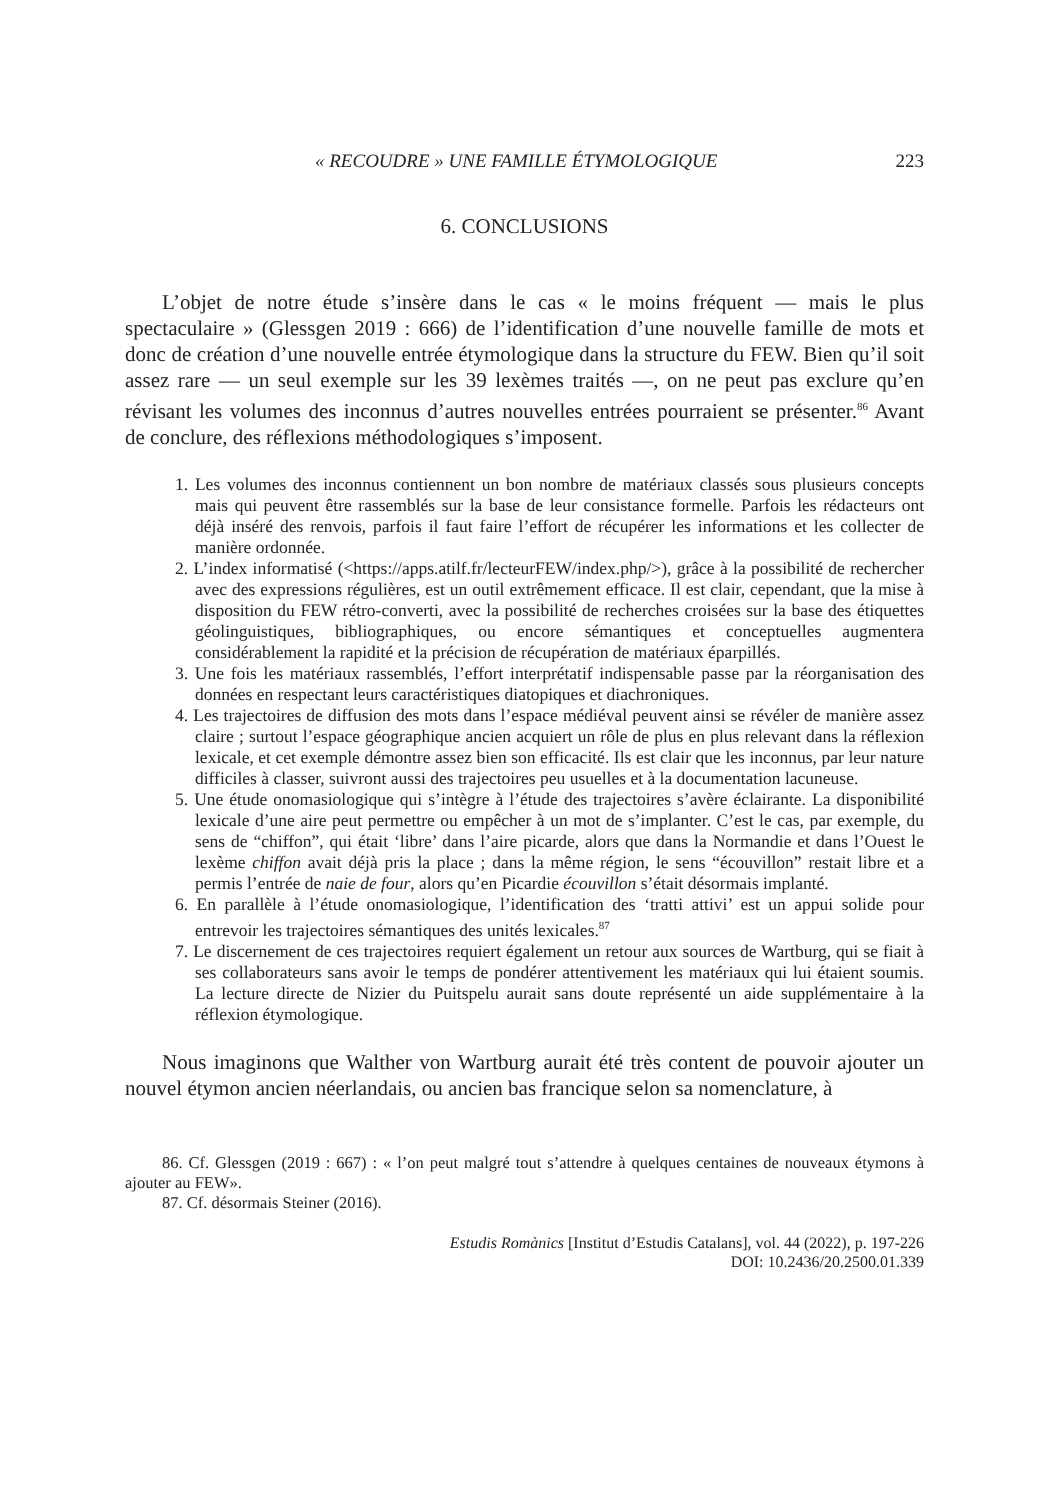« RECOUDRE » UNE FAMILLE ÉTYMOLOGIQUE 223
6. CONCLUSIONS
L’objet de notre étude s’insère dans le cas « le moins fréquent — mais le plus spectaculaire » (Glessgen 2019 : 666) de l’identification d’une nouvelle famille de mots et donc de création d’une nouvelle entrée étymologique dans la structure du FEW. Bien qu’il soit assez rare — un seul exemple sur les 39 lexèmes traités —, on ne peut pas exclure qu’en révisant les volumes des inconnus d’autres nouvelles entrées pourraient se présenter.<sup>86</sup> Avant de conclure, des réflexions méthodologiques s’imposent.
1. Les volumes des inconnus contiennent un bon nombre de matériaux classés sous plusieurs concepts mais qui peuvent être rassemblés sur la base de leur consistance formelle. Parfois les rédacteurs ont déjà inséré des renvois, parfois il faut faire l’effort de récupérer les informations et les collecter de manière ordonnée.
2. L’index informatisé (<https://apps.atilf.fr/lecteurFEW/index.php/>), grâce à la possibilité de rechercher avec des expressions régulières, est un outil extrêmement efficace. Il est clair, cependant, que la mise à disposition du FEW rétro-converti, avec la possibilité de recherches croisées sur la base des étiquettes géolinguistiques, bibliographiques, ou encore sémantiques et conceptuelles augmentera considérablement la rapidité et la précision de récupération de matériaux éparpillés.
3. Une fois les matériaux rassemblés, l’effort interprétatif indispensable passe par la réorganisation des données en respectant leurs caractéristiques diatopiques et diachroniques.
4. Les trajectoires de diffusion des mots dans l’espace médiéval peuvent ainsi se révéler de manière assez claire ; surtout l’espace géographique ancien acquiert un rôle de plus en plus relevant dans la réflexion lexicale, et cet exemple démontre assez bien son efficacité. Ils est clair que les inconnus, par leur nature difficiles à classer, suivront aussi des trajectoires peu usuelles et à la documentation lacuneuse.
5. Une étude onomasiologique qui s’intègre à l’étude des trajectoires s’avère éclairante. La disponibilité lexicale d’une aire peut permettre ou empêcher à un mot de s’implanter. C’est le cas, par exemple, du sens de “chiffon”, qui était ‘libre’ dans l’aire picarde, alors que dans la Normandie et dans l’Ouest le lexème chiffon avait déjà pris la place ; dans la même région, le sens “écouvillon” restait libre et a permis l’entrée de naie de four, alors qu’en Picardie écouvillon s’était désormais implanté.
6. En parallèle à l’étude onomasiologique, l’identification des ‘tratti attivi’ est un appui solide pour entrevoir les trajectoires sémantiques des unités lexicales.<sup>87</sup>
7. Le discernement de ces trajectoires requiert également un retour aux sources de Wartburg, qui se fiait à ses collaborateurs sans avoir le temps de pondérer attentivement les matériaux qui lui étaient soumis. La lecture directe de Nizier du Puitspelu aurait sans doute représenté un aide supplémentaire à la réflexion étymologique.
Nous imaginons que Walther von Wartburg aurait été très content de pouvoir ajouter un nouvel étymon ancien néerlandais, ou ancien bas francique selon sa nomenclature, à
86. Cf. Glessgen (2019 : 667) : « l’on peut malgré tout s’attendre à quelques centaines de nouveaux étymons à ajouter au FEW».
87. Cf. désormais Steiner (2016).
Estudis Romànics [Institut d’Estudis Catalans], vol. 44 (2022), p. 197-226
DOI: 10.2436/20.2500.01.339